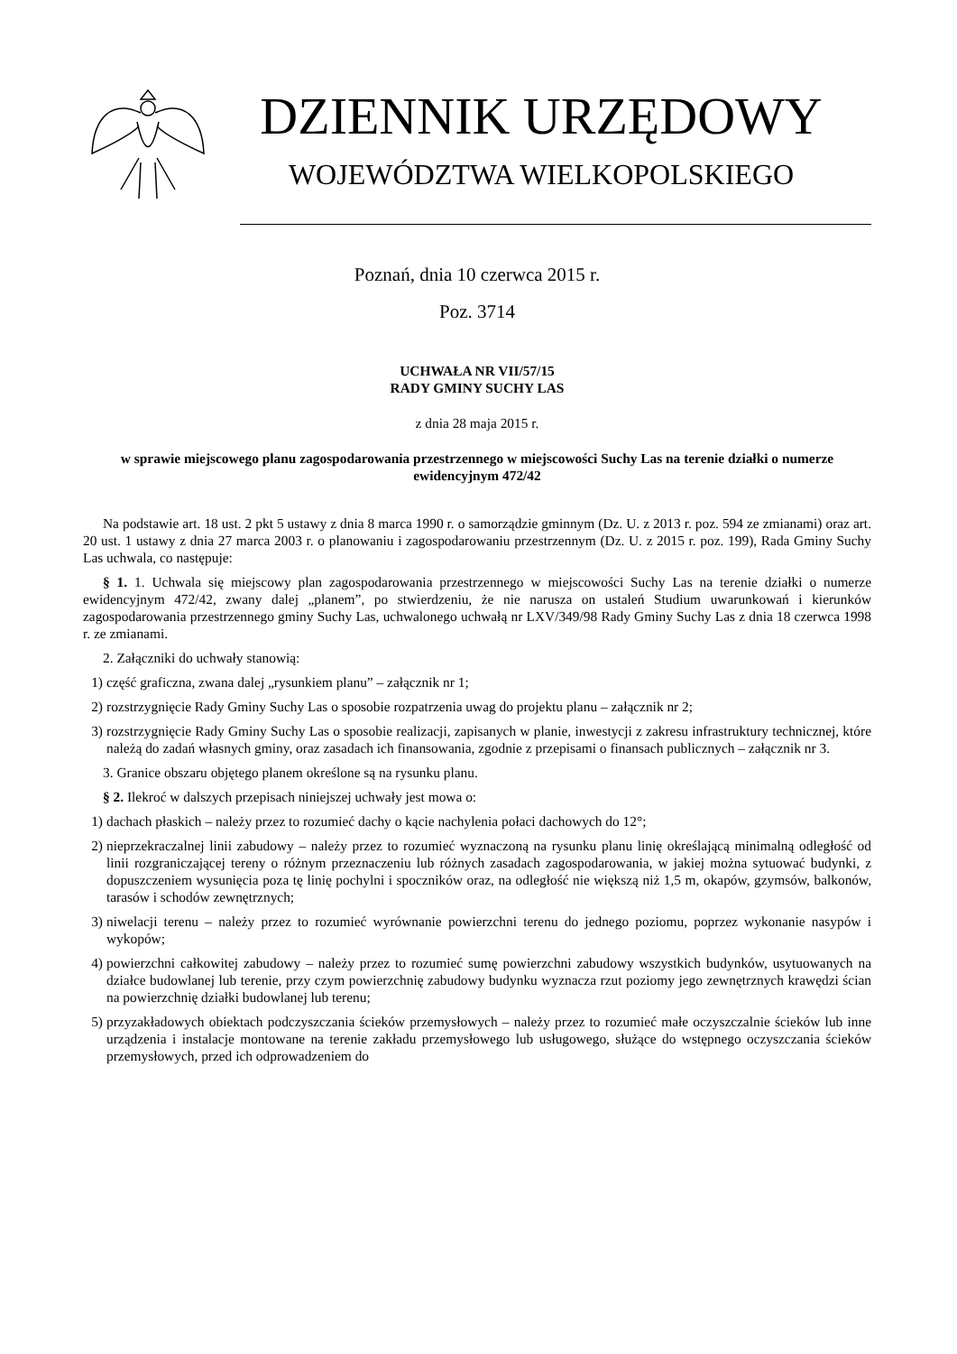DZIENNIK URZĘDOWY
WOJEWÓDZTWA WIELKOPOLSKIEGO
Poznań, dnia 10 czerwca 2015 r.
Poz. 3714
UCHWAŁA NR VII/57/15
RADY GMINY SUCHY LAS
z dnia 28 maja 2015 r.
w sprawie miejscowego planu zagospodarowania przestrzennego w miejscowości Suchy Las na terenie działki o numerze ewidencyjnym 472/42
Na podstawie art. 18 ust. 2 pkt 5 ustawy z dnia 8 marca 1990 r. o samorządzie gminnym (Dz. U. z 2013 r. poz. 594 ze zmianami) oraz art. 20 ust. 1 ustawy z dnia 27 marca 2003 r. o planowaniu i zagospodarowaniu przestrzennym (Dz. U. z 2015 r. poz. 199), Rada Gminy Suchy Las uchwala, co następuje:
§ 1. 1. Uchwala się miejscowy plan zagospodarowania przestrzennego w miejscowości Suchy Las na terenie działki o numerze ewidencyjnym 472/42, zwany dalej „planem”, po stwierdzeniu, że nie narusza on ustaleń Studium uwarunkowań i kierunków zagospodarowania przestrzennego gminy Suchy Las, uchwalonego uchwałą nr LXV/349/98 Rady Gminy Suchy Las z dnia 18 czerwca 1998 r. ze zmianami.
2. Załączniki do uchwały stanowią:
1) część graficzna, zwana dalej „rysunkiem planu” – załącznik nr 1;
2) rozstrzygnięcie Rady Gminy Suchy Las o sposobie rozpatrzenia uwag do projektu planu – załącznik nr 2;
3) rozstrzygnięcie Rady Gminy Suchy Las o sposobie realizacji, zapisanych w planie, inwestycji z zakresu infrastruktury technicznej, które należą do zadań własnych gminy, oraz zasadach ich finansowania, zgodnie z przepisami o finansach publicznych – załącznik nr 3.
3. Granice obszaru objętego planem określone są na rysunku planu.
§ 2. Ilekroć w dalszych przepisach niniejszej uchwały jest mowa o:
1) dachach płaskich – należy przez to rozumieć dachy o kącie nachylenia połaci dachowych do 12°;
2) nieprzekraczalnej linii zabudowy – należy przez to rozumieć wyznaczoną na rysunku planu linię określającą minimalną odległość od linii rozgraniczającej tereny o różnym przeznaczeniu lub różnych zasadach zagospodarowania, w jakiej można sytuować budynki, z dopuszczeniem wysunięcia poza tę linię pochylni i spoczników oraz, na odległość nie większą niż 1,5 m, okapów, gzymsów, balkonów, tarasów i schodów zewnętrznych;
3) niwelacji terenu – należy przez to rozumieć wyrównanie powierzchni terenu do jednego poziomu, poprzez wykonanie nasypów i wykopów;
4) powierzchni całkowitej zabudowy – należy przez to rozumieć sumę powierzchni zabudowy wszystkich budynków, usytuowanych na działce budowlanej lub terenie, przy czym powierzchnię zabudowy budynku wyznacza rzut poziomy jego zewnętrznych krawędzi ścian na powierzchnię działki budowlanej lub terenu;
5) przyzakładowych obiektach podczyszczania ścieków przemysłowych – należy przez to rozumieć małe oczyszczalnie ścieków lub inne urządzenia i instalacje montowane na terenie zakładu przemysłowego lub usługowego, służące do wstępnego oczyszczania ścieków przemysłowych, przed ich odprowadzeniem do